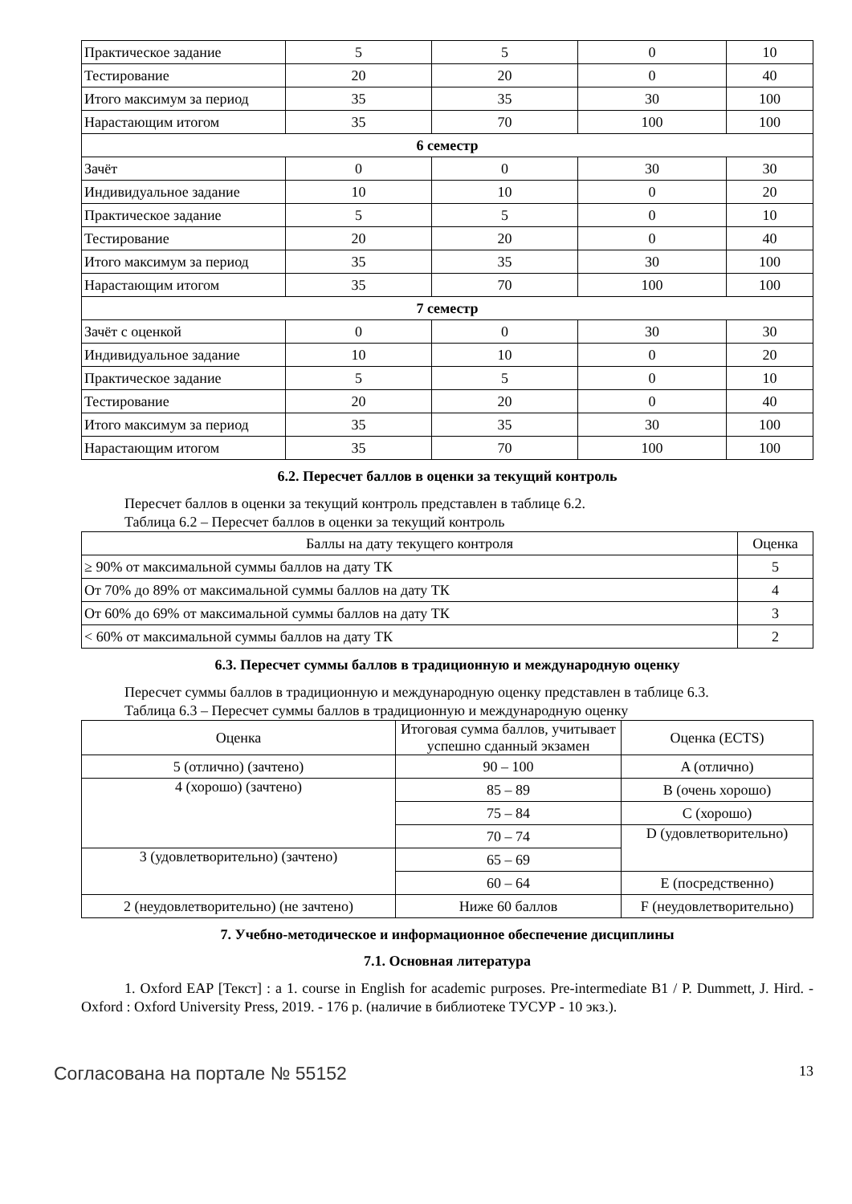| Практическое задание | 5 | 5 | 0 | 10 |
| Тестирование | 20 | 20 | 0 | 40 |
| Итого максимум за период | 35 | 35 | 30 | 100 |
| Нарастающим итогом | 35 | 70 | 100 | 100 |
| 6 семестр | | | | |
| Зачёт | 0 | 0 | 30 | 30 |
| Индивидуальное задание | 10 | 10 | 0 | 20 |
| Практическое задание | 5 | 5 | 0 | 10 |
| Тестирование | 20 | 20 | 0 | 40 |
| Итого максимум за период | 35 | 35 | 30 | 100 |
| Нарастающим итогом | 35 | 70 | 100 | 100 |
| 7 семестр | | | | |
| Зачёт с оценкой | 0 | 0 | 30 | 30 |
| Индивидуальное задание | 10 | 10 | 0 | 20 |
| Практическое задание | 5 | 5 | 0 | 10 |
| Тестирование | 20 | 20 | 0 | 40 |
| Итого максимум за период | 35 | 35 | 30 | 100 |
| Нарастающим итогом | 35 | 70 | 100 | 100 |
6.2. Пересчет баллов в оценки за текущий контроль
Пересчет баллов в оценки за текущий контроль представлен в таблице 6.2.
Таблица 6.2 – Пересчет баллов в оценки за текущий контроль
| Баллы на дату текущего контроля | Оценка |
| --- | --- |
| ≥ 90% от максимальной суммы баллов на дату ТК | 5 |
| От 70% до 89% от максимальной суммы баллов на дату ТК | 4 |
| От 60% до 69% от максимальной суммы баллов на дату ТК | 3 |
| < 60% от максимальной суммы баллов на дату ТК | 2 |
6.3. Пересчет суммы баллов в традиционную и международную оценку
Пересчет суммы баллов в традиционную и международную оценку представлен в таблице 6.3.
Таблица 6.3 – Пересчет суммы баллов в традиционную и международную оценку
| Оценка | Итоговая сумма баллов, учитывает успешно сданный экзамен | Оценка (ECTS) |
| --- | --- | --- |
| 5 (отлично) (зачтено) | 90 – 100 | A (отлично) |
| 4 (хорошо) (зачтено) | 85 – 89 | B (очень хорошо) |
| | 75 – 84 | C (хорошо) |
| | 70 – 74 | D (удовлетворительно) |
| 3 (удовлетворительно) (зачтено) | 65 – 69 | |
| | 60 – 64 | E (посредственно) |
| 2 (неудовлетворительно) (не зачтено) | Ниже 60 баллов | F (неудовлетворительно) |
7. Учебно-методическое и информационное обеспечение дисциплины
7.1. Основная литература
1. Oxford EAP [Текст] : a 1. course in English for academic purposes. Pre-intermediate B1 / P. Dummett, J. Hird. - Oxford : Oxford University Press, 2019. - 176 p. (наличие в библиотеке ТУСУР - 10 экз.).
Согласована на портале № 55152 13